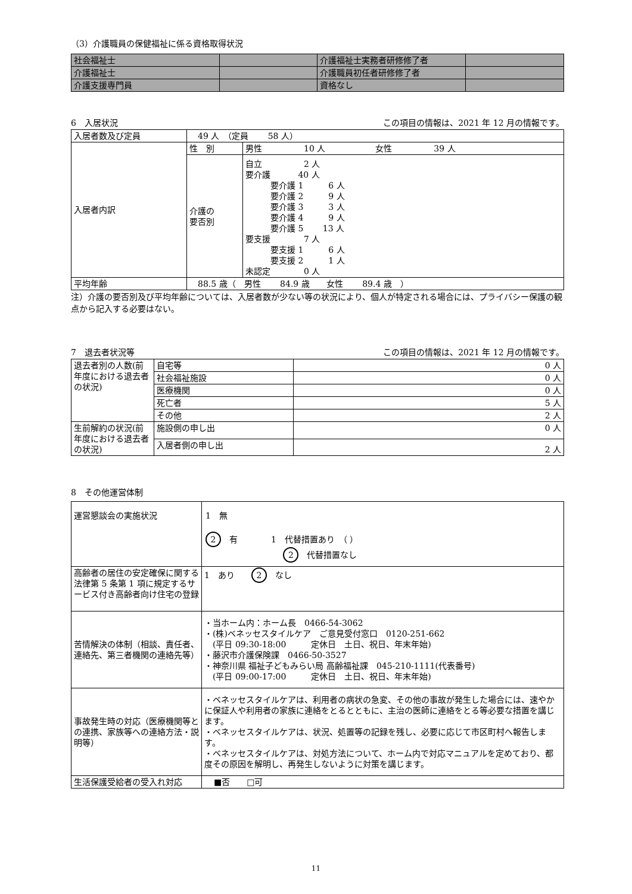（3）介護職員の保健福祉に係る資格取得状況
| 社会福祉士 | | 介護福祉士実務者研修修了者 | |
| 介護福祉士 | | 介護職員初任者研修修了者 | |
| 介護支援専門員 | | 資格なし | |
6　入居状況 この項目の情報は、2021 年 12 月の情報です。
| 入居者数及び定員 | 49 人 （定員 58 人） | |
| 入居者内訳 | 性 別 | 男性 10 人 女性 39 人 |
| | 介護の 要否別 | 自立 2 人 要介護 40 人 要介護 1 6 人 要介護 2 9 人 要介護 3 3 人 要介護 4 9 人 要介護 5 13 人 要支援 7 人 要支援 1 6 人 要支援 2 1 人 未認定 0 人 |
| 平均年齢 | 88.5 歳（ 男性 84.9 歳 女性 89.4 歳 ） | |
注）介護の要否別及び平均年齢については、入居者数が少ない等の状況により、個人が特定される場合には、プライバシー保護の観点から記入する必要はない。
7　退去者状況等 この項目の情報は、2021 年 12 月の情報です。
| 退去者別の人数(前年度における退去者の状況) | 自宅等 | 0 人 |
| | 社会福祉施設 | 0 人 |
| | 医療機関 | 0 人 |
| | 死亡者 | 5 人 |
| | その他 | 2 人 |
| 生前解約の状況(前年度における退去者の状況) | 施設側の申し出 | 0 人 |
| | 入居者側の申し出 | 2 人 |
8　その他運営体制
| 運営懇談会の実施状況 | 1 無 2 有 1 代替措置あり （ ） 2 代替措置なし |
| 高齢者の居住の安定確保に関する法律第 5 条第 1 項に規定するサービス付き高齢者向け住宅の登録 | 1 あり 2 なし |
| 苦情解決の体制（相談、責任者、連絡先、第三者機関の連絡先等） | ・当ホーム内：ホーム長 0466-54-3062 ・(株)ベネッセスタイルケア ご意見受付窓口 0120-251-662 (平日 09:30-18:00 定休日 土日、祝日、年末年始) ・藤沢市介護保険課 0466-50-3527 ・神奈川県 福祉子どもみらい局 高齢福祉課 045-210-1111(代表番号) (平日 09:00-17:00 定休日 土日、祝日、年末年始) |
| 事故発生時の対応（医療機関等との連携、家族等への連絡方法・説明等） | ・ベネッセスタイルケアは、利用者の病状の急変、その他の事故が発生した場合には、速やかに保証人や利用者の家族に連絡をとるとともに、主治の医師に連絡をとる等必要な措置を講じます。 ・ベネッセスタイルケアは、状況、処置等の記録を残し、必要に応じて市区町村へ報告します。 ・ベネッセスタイルケアは、対処方法について、ホーム内で対応マニュアルを定めており、都度その原因を解明し、再発生しないように対策を講じます。 |
| 生活保護受給者の受入れ対応 | ■否 □可 |
11